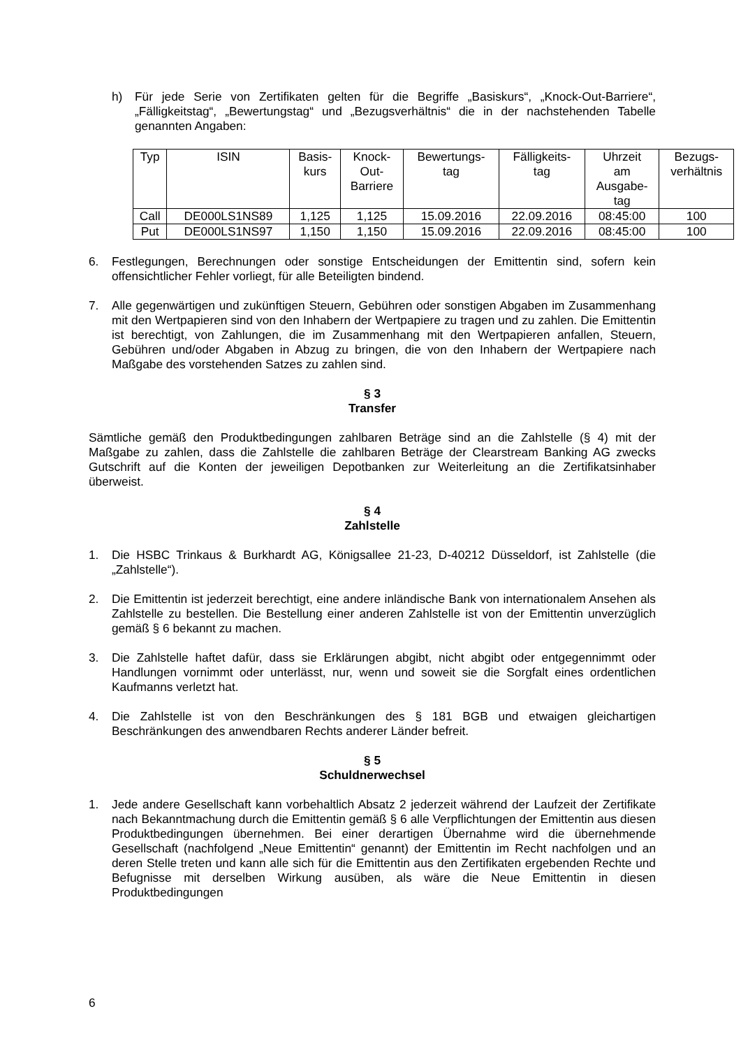h) Für jede Serie von Zertifikaten gelten für die Begriffe „Basiskurs“, „Knock-Out-Barriere“, „Fälligkeitstag“, „Bewertungstag“ und „Bezugsverhältnis“ die in der nachstehenden Tabelle genannten Angaben:
| Typ | ISIN | Basis- kurs | Knock- Out- Barriere | Bewertungs- tag | Fälligkeits- tag | Uhrzeit am Ausgabe- tag | Bezugs- verhältnis |
| --- | --- | --- | --- | --- | --- | --- | --- |
| Call | DE000LS1NS89 | 1,125 | 1,125 | 15.09.2016 | 22.09.2016 | 08:45:00 | 100 |
| Put | DE000LS1NS97 | 1,150 | 1,150 | 15.09.2016 | 22.09.2016 | 08:45:00 | 100 |
6. Festlegungen, Berechnungen oder sonstige Entscheidungen der Emittentin sind, sofern kein offensichtlicher Fehler vorliegt, für alle Beteiligten bindend.
7. Alle gegenwärtigen und zukünftigen Steuern, Gebühren oder sonstigen Abgaben im Zusammenhang mit den Wertpapieren sind von den Inhabern der Wertpapiere zu tragen und zu zahlen. Die Emittentin ist berechtigt, von Zahlungen, die im Zusammenhang mit den Wertpapieren anfallen, Steuern, Gebühren und/oder Abgaben in Abzug zu bringen, die von den Inhabern der Wertpapiere nach Maßgabe des vorstehenden Satzes zu zahlen sind.
§ 3
Transfer
Sämtliche gemäß den Produktbedingungen zahlbaren Beträge sind an die Zahlstelle (§ 4) mit der Maßgabe zu zahlen, dass die Zahlstelle die zahlbaren Beträge der Clearstream Banking AG zwecks Gutschrift auf die Konten der jeweiligen Depotbanken zur Weiterleitung an die Zertifikatsinhaber überweist.
§ 4
Zahlstelle
1. Die HSBC Trinkaus & Burkhardt AG, Königsallee 21-23, D-40212 Düsseldorf, ist Zahlstelle (die „Zahlstelle“).
2. Die Emittentin ist jederzeit berechtigt, eine andere inländische Bank von internationalem Ansehen als Zahlstelle zu bestellen. Die Bestellung einer anderen Zahlstelle ist von der Emittentin unverzüglich gemäß § 6 bekannt zu machen.
3. Die Zahlstelle haftet dafür, dass sie Erklärungen abgibt, nicht abgibt oder entgegennimmt oder Handlungen vornimmt oder unterlässt, nur, wenn und soweit sie die Sorgfalt eines ordentlichen Kaufmanns verletzt hat.
4. Die Zahlstelle ist von den Beschränkungen des § 181 BGB und etwaigen gleichartigen Beschränkungen des anwendbaren Rechts anderer Länder befreit.
§ 5
Schuldnerwechsel
1. Jede andere Gesellschaft kann vorbehaltlich Absatz 2 jederzeit während der Laufzeit der Zertifikate nach Bekanntmachung durch die Emittentin gemäß § 6 alle Verpflichtungen der Emittentin aus diesen Produktbedingungen übernehmen. Bei einer derartigen Übernahme wird die übernehmende Gesellschaft (nachfolgend „Neue Emittentin“ genannt) der Emittentin im Recht nachfolgen und an deren Stelle treten und kann alle sich für die Emittentin aus den Zertifikaten ergebenden Rechte und Befugnisse mit derselben Wirkung ausüben, als wäre die Neue Emittentin in diesen Produktbedingungen
6